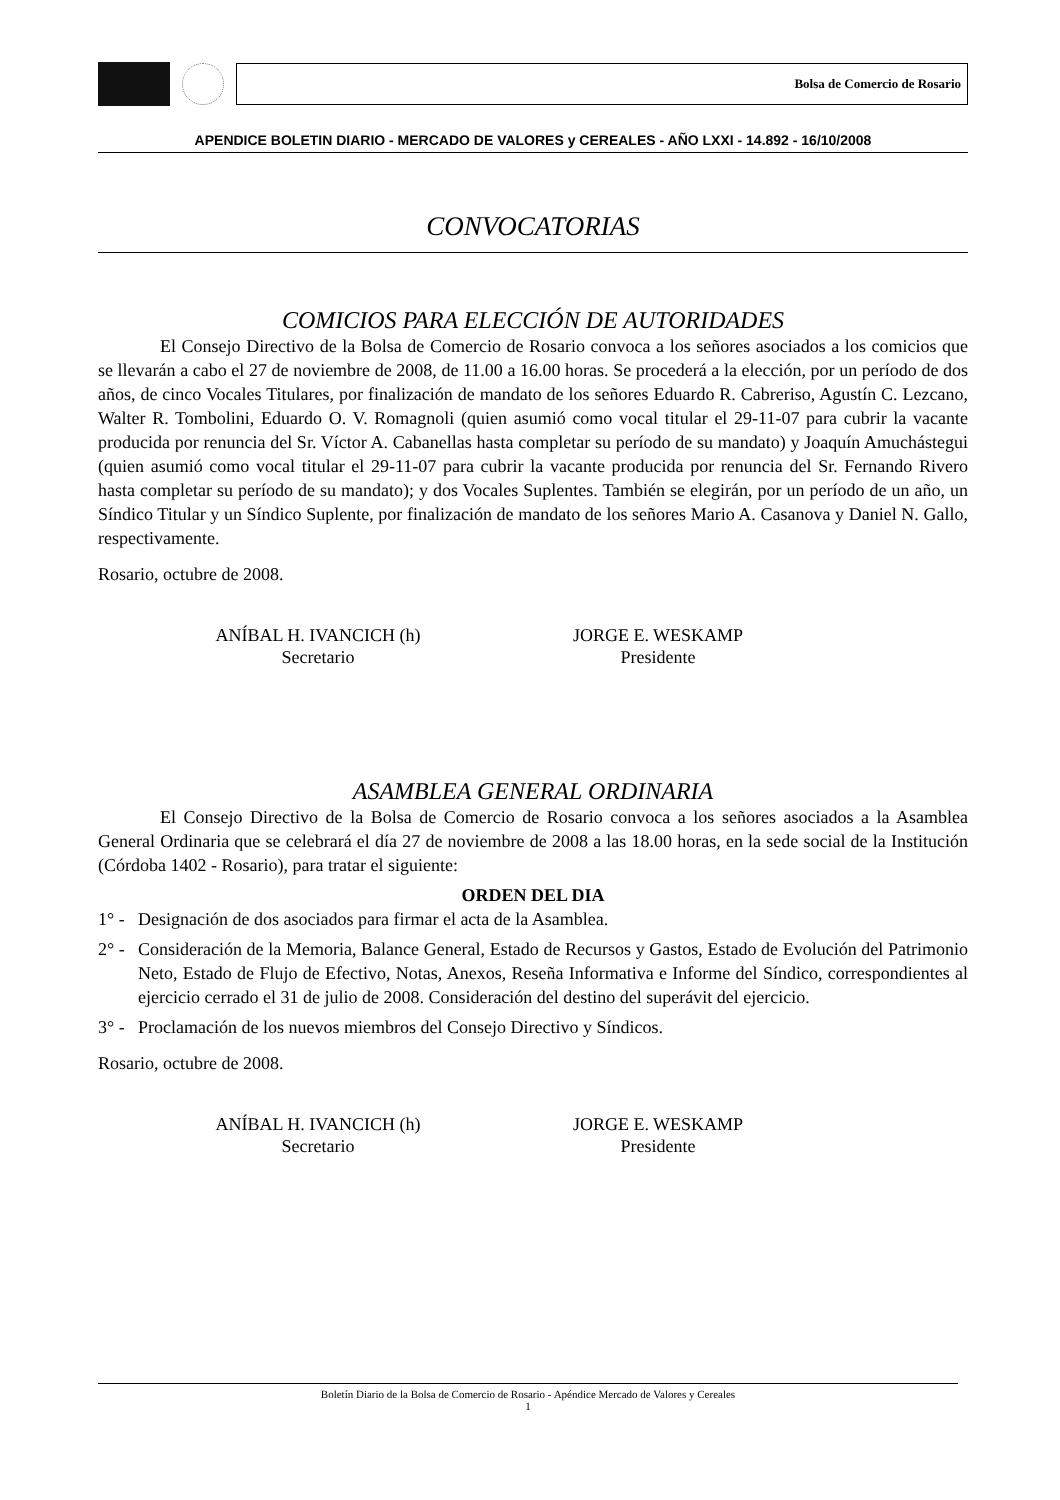Bolsa de Comercio de Rosario
APENDICE BOLETIN DIARIO - MERCADO DE VALORES y CEREALES - AÑO LXXI - 14.892 - 16/10/2008
CONVOCATORIAS
COMICIOS PARA ELECCIÓN DE AUTORIDADES
El Consejo Directivo de la Bolsa de Comercio de Rosario convoca a los señores asociados a los comicios que se llevarán a cabo el 27 de noviembre de 2008, de 11.00 a 16.00 horas. Se procederá a la elección, por un período de dos años, de cinco Vocales Titulares, por finalización de mandato de los señores Eduardo R. Cabreriso, Agustín C. Lezcano, Walter R. Tombolini, Eduardo O. V. Romagnoli (quien asumió como vocal titular el 29-11-07 para cubrir la vacante producida por renuncia del Sr. Víctor A. Cabanellas hasta completar su período de su mandato) y Joaquín Amuchástegui (quien asumió como vocal titular el 29-11-07 para cubrir la vacante producida por renuncia del Sr. Fernando Rivero hasta completar su período de su mandato); y dos Vocales Suplentes. También se elegirán, por un período de un año, un Síndico Titular y un Síndico Suplente, por finalización de mandato de los señores Mario A. Casanova y Daniel N. Gallo, respectivamente.
Rosario, octubre de 2008.
ANÍBAL H. IVANCICH (h)
Secretario
JORGE E. WESKAMP
Presidente
ASAMBLEA GENERAL ORDINARIA
El Consejo Directivo de la Bolsa de Comercio de Rosario convoca a los señores asociados a la Asamblea General Ordinaria que se celebrará el día 27 de noviembre de 2008 a las 18.00 horas, en la sede social de la Institución (Córdoba 1402 - Rosario), para tratar el siguiente:
ORDEN DEL DIA
1° - Designación de dos asociados para firmar el acta de la Asamblea.
2° - Consideración de la Memoria, Balance General, Estado de Recursos y Gastos, Estado de Evolución del Patrimonio Neto, Estado de Flujo de Efectivo, Notas, Anexos, Reseña Informativa e Informe del Síndico, correspondientes al ejercicio cerrado el 31 de julio de 2008. Consideración del destino del superávit del ejercicio.
3° - Proclamación de los nuevos miembros del Consejo Directivo y Síndicos.
Rosario, octubre de 2008.
ANÍBAL H. IVANCICH (h)
Secretario
JORGE E. WESKAMP
Presidente
Boletín Diario de la Bolsa de Comercio de Rosario - Apéndice Mercado de Valores y Cereales
1